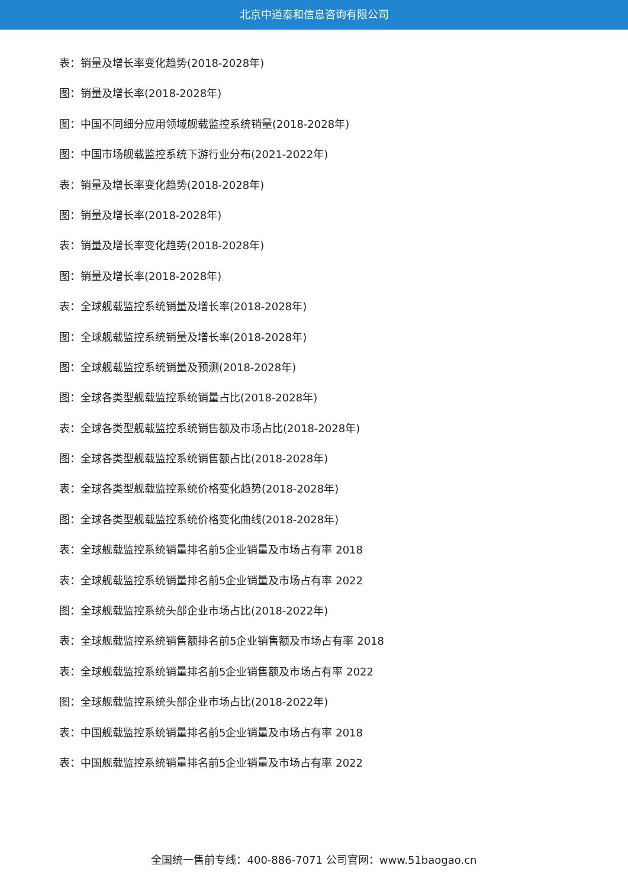北京中道泰和信息咨询有限公司
表：销量及增长率变化趋势(2018-2028年)
图：销量及增长率(2018-2028年)
图：中国不同细分应用领域舰载监控系统销量(2018-2028年)
图：中国市场舰载监控系统下游行业分布(2021-2022年)
表：销量及增长率变化趋势(2018-2028年)
图：销量及增长率(2018-2028年)
表：销量及增长率变化趋势(2018-2028年)
图：销量及增长率(2018-2028年)
表：全球舰载监控系统销量及增长率(2018-2028年)
图：全球舰载监控系统销量及增长率(2018-2028年)
图：全球舰载监控系统销量及预测(2018-2028年)
图：全球各类型舰载监控系统销量占比(2018-2028年)
表：全球各类型舰载监控系统销售额及市场占比(2018-2028年)
图：全球各类型舰载监控系统销售额占比(2018-2028年)
表：全球各类型舰载监控系统价格变化趋势(2018-2028年)
图：全球各类型舰载监控系统价格变化曲线(2018-2028年)
表：全球舰载监控系统销量排名前5企业销量及市场占有率 2018
表：全球舰载监控系统销量排名前5企业销量及市场占有率 2022
图：全球舰载监控系统头部企业市场占比(2018-2022年)
表：全球舰载监控系统销售额排名前5企业销售额及市场占有率 2018
表：全球舰载监控系统销量排名前5企业销售额及市场占有率 2022
图：全球舰载监控系统头部企业市场占比(2018-2022年)
表：中国舰载监控系统销量排名前5企业销量及市场占有率 2018
表：中国舰载监控系统销量排名前5企业销量及市场占有率 2022
全国统一售前专线：400-886-7071 公司官网：www.51baogao.cn